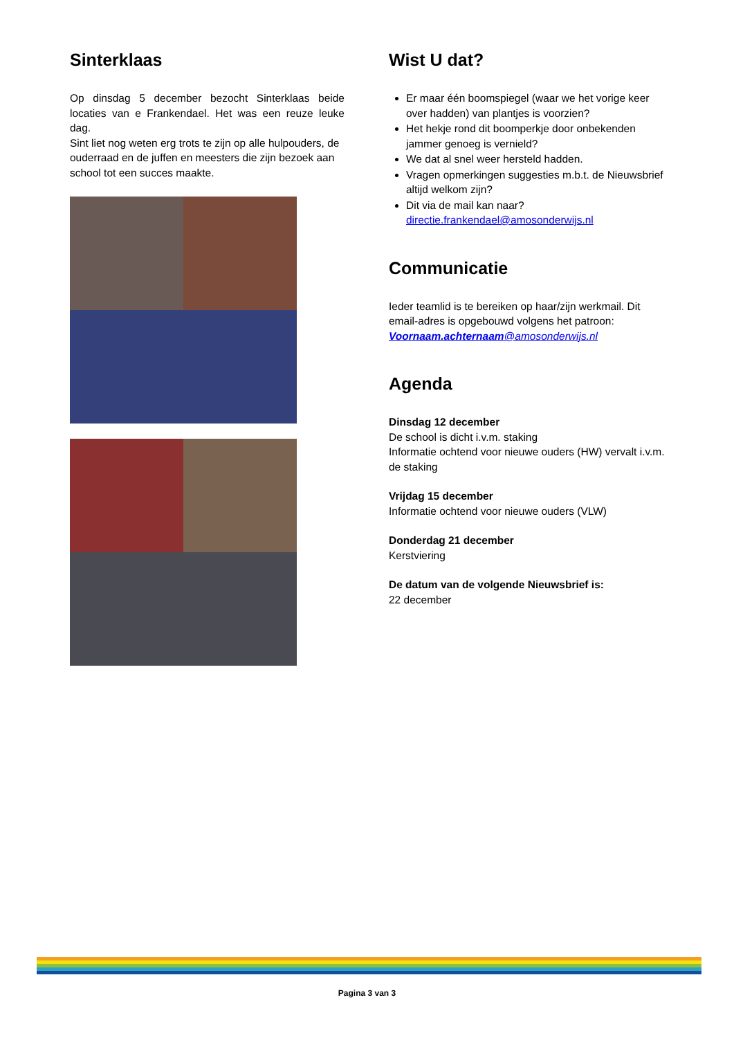Sinterklaas
Op dinsdag 5 december bezocht Sinterklaas beide locaties van e Frankendael. Het was een reuze leuke dag.
Sint liet nog weten erg trots te zijn op alle hulpouders, de ouderraad en de juffen en meesters die zijn bezoek aan school tot een succes maakte.
Wist U dat?
Er maar één boomspiegel (waar we het vorige keer over hadden) van plantjes is voorzien?
Het hekje rond dit boomperkje door onbekenden jammer genoeg is vernield?
We dat al snel weer hersteld hadden.
Vragen opmerkingen suggesties m.b.t. de Nieuwsbrief altijd welkom zijn?
Dit via de mail kan naar? directie.frankendael@amosonderwijs.nl
Communicatie
Ieder teamlid is te bereiken op haar/zijn werkmail. Dit email-adres is opgebouwd volgens het patroon: Voornaam.achternaam@amosonderwijs.nl
Agenda
Dinsdag 12 december
De school is dicht i.v.m. staking
Informatie ochtend voor nieuwe ouders (HW) vervalt i.v.m. de staking
Vrijdag 15 december
Informatie ochtend voor nieuwe ouders (VLW)
Donderdag 21 december
Kerstviering
De datum van de volgende Nieuwsbrief is:
22 december
Pagina 3 van 3